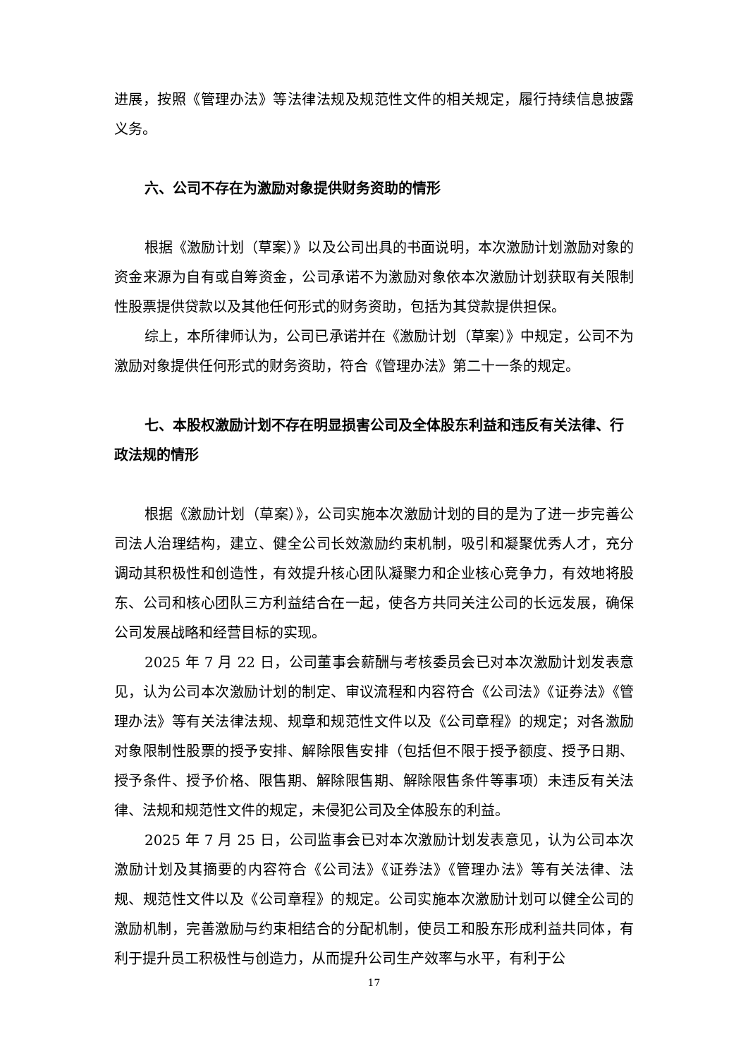进展，按照《管理办法》等法律法规及规范性文件的相关规定，履行持续信息披露义务。
六、公司不存在为激励对象提供财务资助的情形
根据《激励计划（草案）》以及公司出具的书面说明，本次激励计划激励对象的资金来源为自有或自筹资金，公司承诺不为激励对象依本次激励计划获取有关限制性股票提供贷款以及其他任何形式的财务资助，包括为其贷款提供担保。
综上，本所律师认为，公司已承诺并在《激励计划（草案）》中规定，公司不为激励对象提供任何形式的财务资助，符合《管理办法》第二十一条的规定。
七、本股权激励计划不存在明显损害公司及全体股东利益和违反有关法律、行政法规的情形
根据《激励计划（草案）》，公司实施本次激励计划的目的是为了进一步完善公司法人治理结构，建立、健全公司长效激励约束机制，吸引和凝聚优秀人才，充分调动其积极性和创造性，有效提升核心团队凝聚力和企业核心竞争力，有效地将股东、公司和核心团队三方利益结合在一起，使各方共同关注公司的长远发展，确保公司发展战略和经营目标的实现。
2025 年 7 月 22 日，公司董事会薪酬与考核委员会已对本次激励计划发表意见，认为公司本次激励计划的制定、审议流程和内容符合《公司法》《证券法》《管理办法》等有关法律法规、规章和规范性文件以及《公司章程》的规定；对各激励对象限制性股票的授予安排、解除限售安排（包括但不限于授予额度、授予日期、授予条件、授予价格、限售期、解除限售期、解除限售条件等事项）未违反有关法律、法规和规范性文件的规定，未侵犯公司及全体股东的利益。
2025 年 7 月 25 日，公司监事会已对本次激励计划发表意见，认为公司本次激励计划及其摘要的内容符合《公司法》《证券法》《管理办法》等有关法律、法规、规范性文件以及《公司章程》的规定。公司实施本次激励计划可以健全公司的激励机制，完善激励与约束相结合的分配机制，使员工和股东形成利益共同体，有利于提升员工积极性与创造力，从而提升公司生产效率与水平，有利于公
17